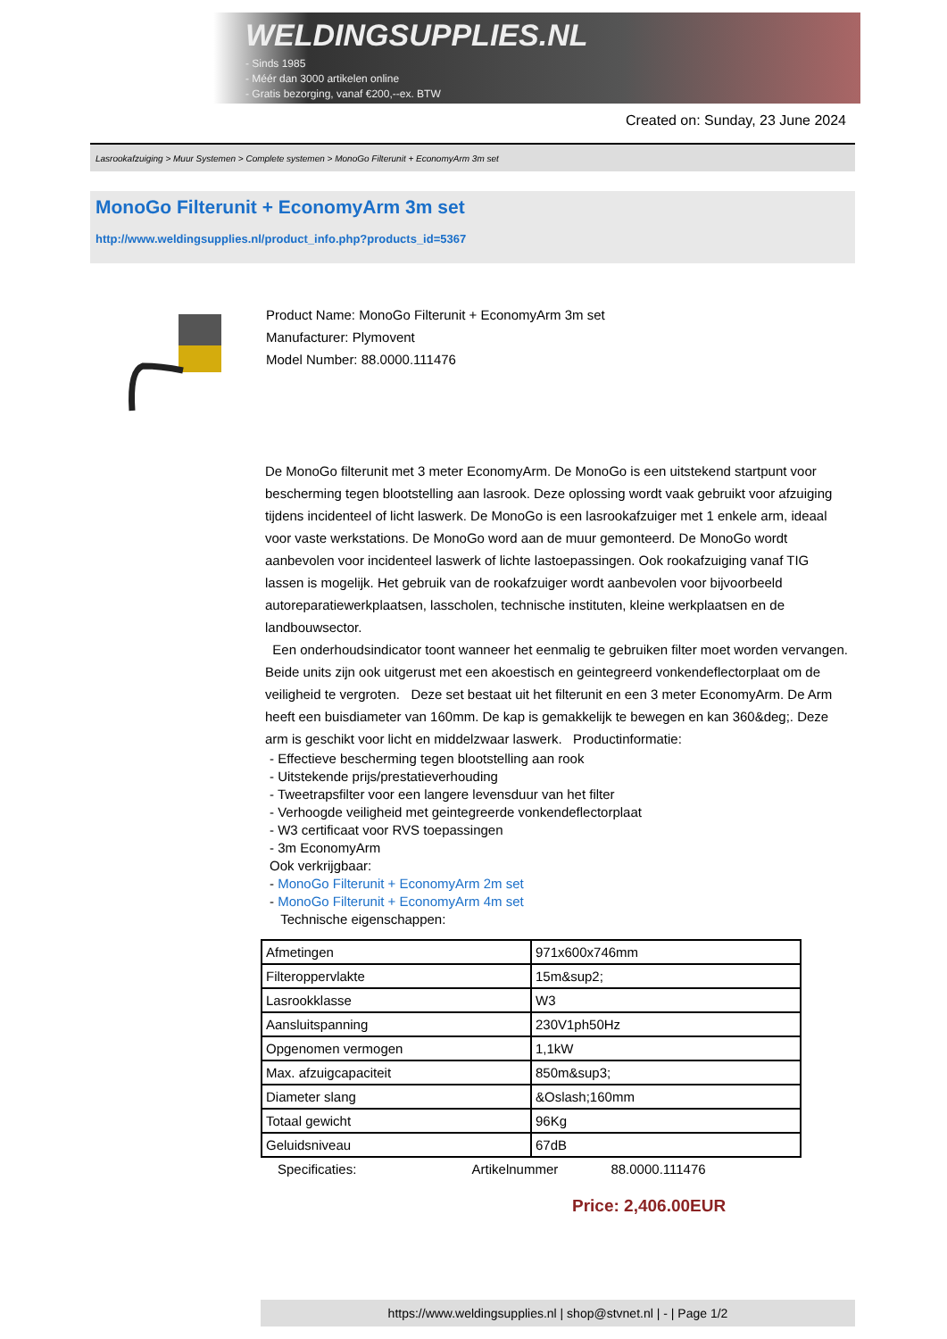WELDINGSUPPLIES.NL
- Sinds 1985
- Méér dan 3000 artikelen online
- Gratis bezorging, vanaf €200,--ex. BTW
Created on: Sunday, 23 June 2024
Lasrookafzuiging > Muur Systemen > Complete systemen > MonoGo Filterunit + EconomyArm 3m set
MonoGo Filterunit + EconomyArm 3m set
http://www.weldingsupplies.nl/product_info.php?products_id=5367
Product Name: MonoGo Filterunit + EconomyArm 3m set
Manufacturer: Plymovent
Model Number: 88.0000.111476
De MonoGo filterunit met 3 meter EconomyArm. De MonoGo is een uitstekend startpunt voor bescherming tegen blootstelling aan lasrook. Deze oplossing wordt vaak gebruikt voor afzuiging tijdens incidenteel of licht laswerk. De MonoGo is een lasrookafzuiger met 1 enkele arm, ideaal voor vaste werkstations. De MonoGo word aan de muur gemonteerd. De MonoGo wordt aanbevolen voor incidenteel laswerk of lichte lastoepassingen. Ook rookafzuiging vanaf TIG lassen is mogelijk. Het gebruik van de rookafzuiger wordt aanbevolen voor bijvoorbeeld autoreparatiewerkplaatsen, lasscholen, technische instituten, kleine werkplaatsen en de landbouwsector.
Een onderhoudsindicator toont wanneer het eenmalig te gebruiken filter moet worden vervangen. Beide units zijn ook uitgerust met een akoestisch en geintegreerd vonkendeflectorplaat om de veiligheid te vergroten. Deze set bestaat uit het filterunit en een 3 meter EconomyArm. De Arm heeft een buisdiameter van 160mm. De kap is gemakkelijk te bewegen en kan 360&deg;. Deze arm is geschikt voor licht en middelzwaar laswerk. Productinformatie:
- Effectieve bescherming tegen blootstelling aan rook
- Uitstekende prijs/prestatieverhouding
- Tweetrapsfilter voor een langere levensduur van het filter
- Verhoogde veiligheid met geintegreerde vonkendeflectorplaat
- W3 certificaat voor RVS toepassingen
- 3m EconomyArm
Ook verkrijgbaar:
- MonoGo Filterunit + EconomyArm 2m set
- MonoGo Filterunit + EconomyArm 4m set
Technische eigenschappen:
| Afmetingen | 971x600x746mm |
| Filteroppervlakte | 15m&sup2; |
| Lasrookklasse | W3 |
| Aansluitspanning | 230V1ph50Hz |
| Opgenomen vermogen | 1,1kW |
| Max. afzuigcapaciteit | 850m&sup3; |
| Diameter slang | &Oslash;160mm |
| Totaal gewicht | 96Kg |
| Geluidsniveau | 67dB |
Specificaties: Artikelnummer 88.0000.111476
Price: 2,406.00EUR
https://www.weldingsupplies.nl | shop@stvnet.nl | - | Page 1/2